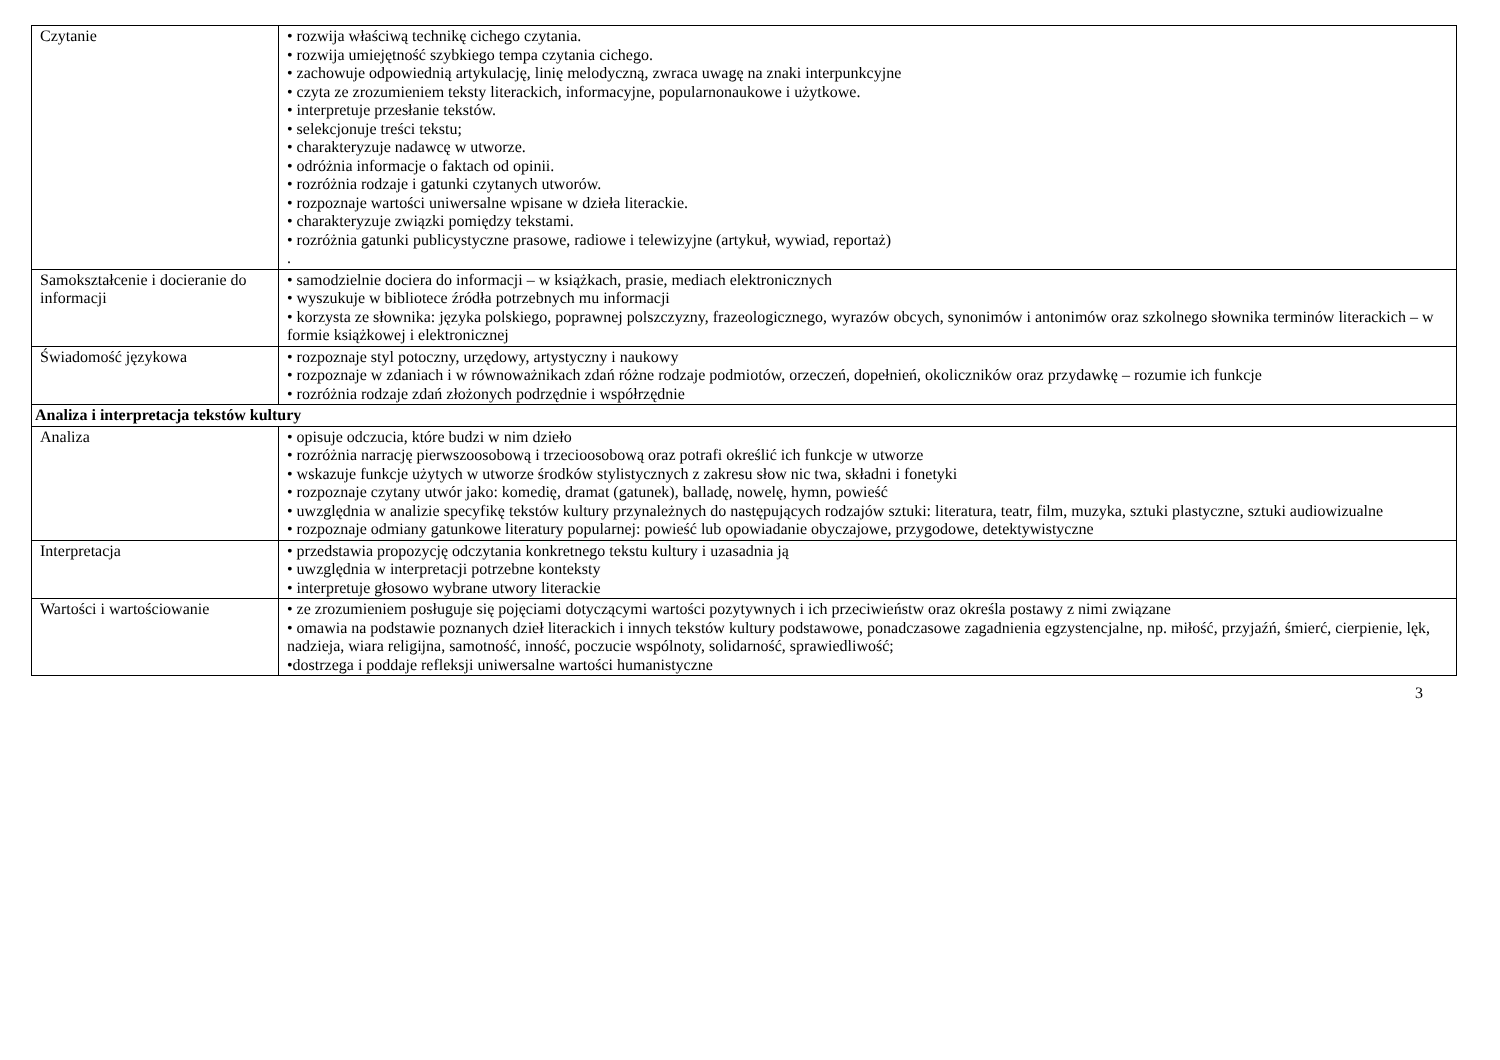| Czytanie | • rozwija właściwą technikę cichego czytania. • rozwija umiejętność szybkiego tempa czytania cichego. • zachowuje odpowiednią artykulację, linię melodyczną, zwraca uwagę na znaki interpunkcyjne • czyta ze zrozumieniem teksty literackich, informacyjne, popularnonaukowe i użytkowe. • interpretuje przesłanie tekstów. • selekcjonuje treści tekstu; • charakteryzuje nadawcę w utworze. • odróżnia informacje o faktach od opinii. • rozróżnia rodzaje i gatunki czytanych utworów. • rozpoznaje wartości uniwersalne wpisane w dzieła literackie. • charakteryzuje związki pomiędzy tekstami. • rozróżnia gatunki publicystyczne prasowe, radiowe i telewizyjne (artykuł, wywiad, reportaż) . |
| Samokształcenie i docieranie do informacji | • samodzielnie dociera do informacji – w książkach, prasie, mediach elektronicznych • wyszukuje w bibliotece źródła potrzebnych mu informacji • korzysta ze słownika: języka polskiego, poprawnej polszczyzny, frazeologicznego, wyrazów obcych, synonimów i antonimów oraz szkolnego słownika terminów literackich – w formie książkowej i elektronicznej |
| Świadomość językowa | • rozpoznaje styl potoczny, urzędowy, artystyczny i naukowy • rozpoznaje w zdaniach i w równoważnikach zdań różne rodzaje podmiotów, orzeczeń, dopełnień, okoliczników oraz przydawkę – rozumie ich funkcje • rozróżnia rodzaje zdań złożonych podrzędnie i współrzędnie |
| Analiza i interpretacja tekstów kultury | |
| Analiza | • opisuje odczucia, które budzi w nim dzieło • rozróżnia narrację pierwszoosobową i trzecioosobową oraz potrafi określić ich funkcje w utworze • wskazuje funkcje użytych w utworze środków stylistycznych z zakresu słow nic twa, składni i fonetyki • rozpoznaje czytany utwór jako: komedię, dramat (gatunek), balladę, nowelę, hymn, powieść • uwzględnia w analizie specyfikę tekstów kultury przynależnych do następujących rodzajów sztuki: literatura, teatr, film, muzyka, sztuki plastyczne, sztuki audiowizualne • rozpoznaje odmiany gatunkowe literatury popularnej: powieść lub opowiadanie obyczajowe, przygodowe, detektywistyczne |
| Interpretacja | • przedstawia propozycję odczytania konkretnego tekstu kultury i uzasadnia ją • uwzględnia w interpretacji potrzebne konteksty • interpretuje głosowo wybrane utwory literackie |
| Wartości i wartościowanie | • ze zrozumieniem posługuje się pojęciami dotyczącymi wartości pozytywnych i ich przeciwieństw oraz określa postawy z nimi związane • omawia na podstawie poznanych dzieł literackich i innych tekstów kultury podstawowe, ponadczasowe zagadnienia egzystencjalne, np. miłość, przyjaźń, śmierć, cierpienie, lęk, nadzieja, wiara religijna, samotność, inność, poczucie wspólnoty, solidarność, sprawiedliwość; •dostrzega i poddaje refleksji uniwersalne wartości humanistyczne |
3